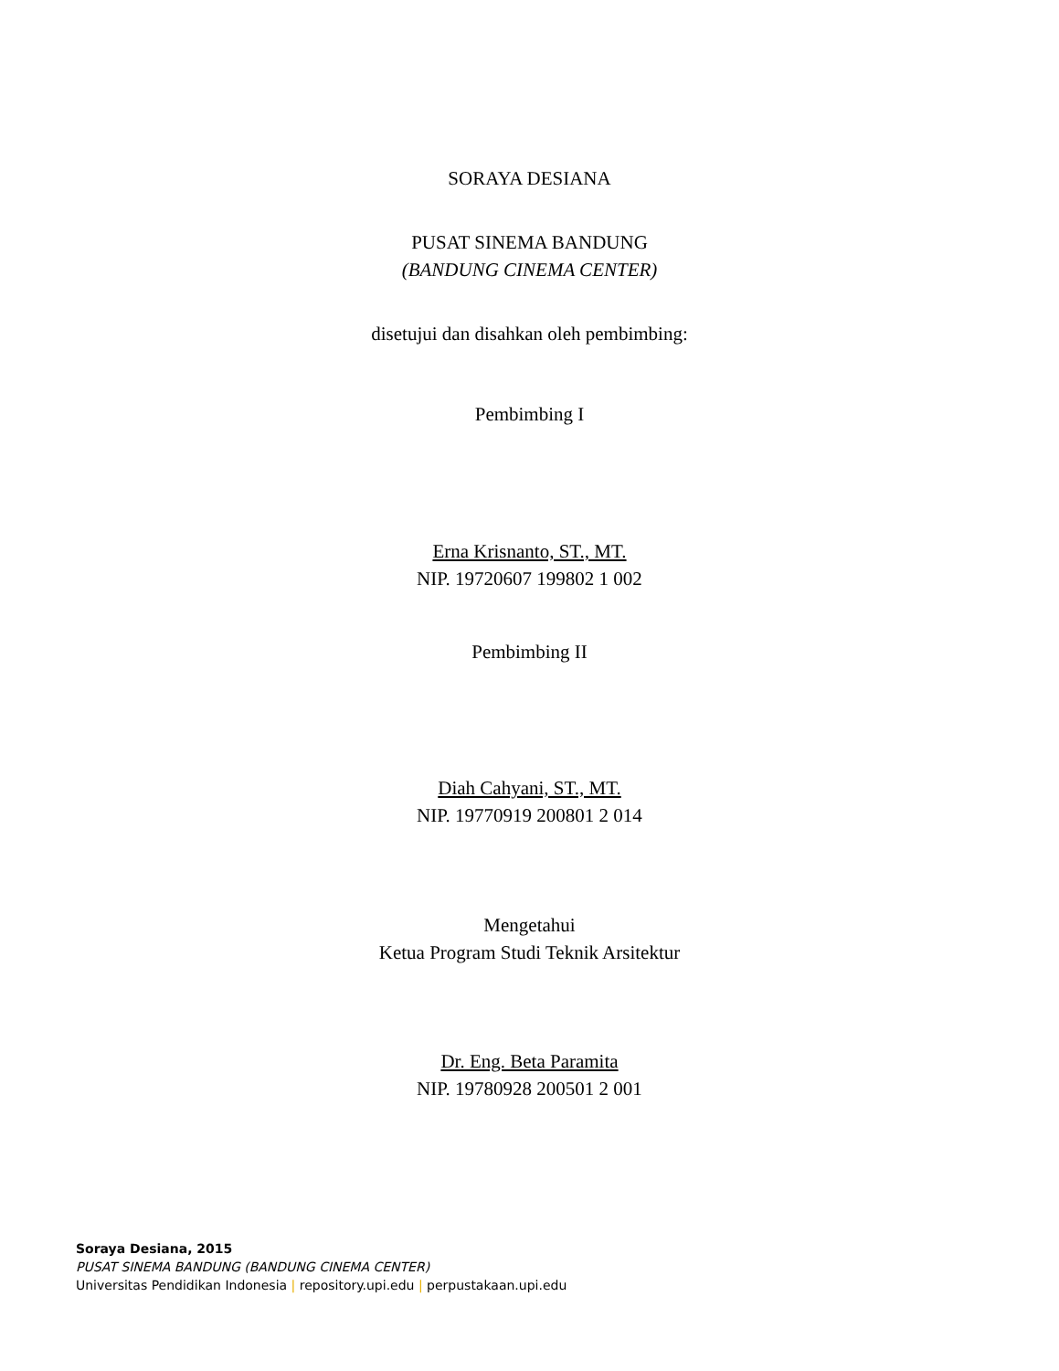SORAYA DESIANA
PUSAT SINEMA BANDUNG
(BANDUNG CINEMA CENTER)
disetujui dan disahkan oleh pembimbing:
Pembimbing I
Erna Krisnanto, ST., MT.
NIP. 19720607 199802 1 002
Pembimbing II
Diah Cahyani, ST., MT.
NIP. 19770919 200801 2 014
Mengetahui
Ketua Program Studi Teknik Arsitektur
Dr. Eng. Beta Paramita
NIP. 19780928 200501 2 001
Soraya Desiana, 2015
PUSAT SINEMA BANDUNG (BANDUNG CINEMA CENTER)
Universitas Pendidikan Indonesia | repository.upi.edu | perpustakaan.upi.edu